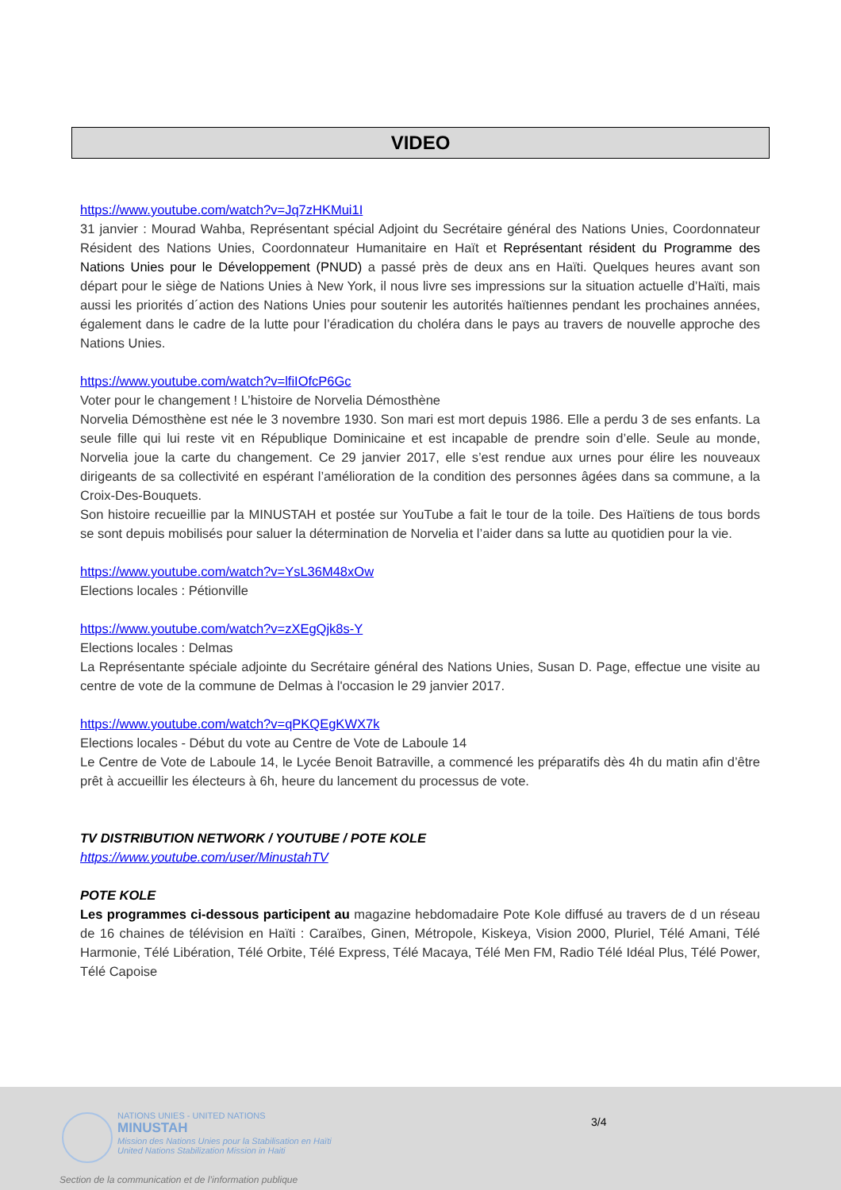VIDEO
https://www.youtube.com/watch?v=Jq7zHKMui1I
31 janvier : Mourad Wahba, Représentant spécial Adjoint du Secrétaire général des Nations Unies, Coordonnateur Résident des Nations Unies, Coordonnateur Humanitaire en Haït et Représentant résident du Programme des Nations Unies pour le Développement (PNUD) a passé près de deux ans en Haïti. Quelques heures avant son départ pour le siège de Nations Unies à New York, il nous livre ses impressions sur la situation actuelle d’Haïti, mais aussi les priorités d´action des Nations Unies pour soutenir les autorités haïtiennes pendant les prochaines années, également dans le cadre de la lutte pour l’éradication du choléra dans le pays au travers de nouvelle approche des Nations Unies.
https://www.youtube.com/watch?v=lfiIOfcP6Gc
Voter pour le changement ! L’histoire de Norvelia Démosthène
Norvelia Démosthène est née le 3 novembre 1930. Son mari est mort depuis 1986. Elle a perdu 3 de ses enfants. La seule fille qui lui reste vit en République Dominicaine et est incapable de prendre soin d’elle. Seule au monde, Norvelia joue la carte du changement. Ce 29 janvier 2017, elle s’est rendue aux urnes pour élire les nouveaux dirigeants de sa collectivité en espérant l’amélioration de la condition des personnes âgées dans sa commune, a la Croix-Des-Bouquets.
Son histoire recueillie par la MINUSTAH et postée sur YouTube a fait le tour de la toile. Des Haïtiens de tous bords se sont depuis mobilisés pour saluer la détermination de Norvelia et l’aider dans sa lutte au quotidien pour la vie.
https://www.youtube.com/watch?v=YsL36M48xOw
Elections locales : Pétionville
https://www.youtube.com/watch?v=zXEgQjk8s-Y
Elections locales : Delmas
La Représentante spéciale adjointe du Secrétaire général des Nations Unies, Susan D. Page, effectue une visite au centre de vote de la commune de Delmas à l'occasion le 29 janvier 2017.
https://www.youtube.com/watch?v=qPKQEgKWX7k
Elections locales - Début du vote au Centre de Vote de Laboule 14
Le Centre de Vote de Laboule 14, le Lycée Benoit Batraville, a commencé les préparatifs dès 4h du matin afin d’être prêt à accueillir les électeurs à 6h, heure du lancement du processus de vote.
TV DISTRIBUTION NETWORK / YOUTUBE / POTE KOLE
https://www.youtube.com/user/MinustahTV
POTE KOLE
Les programmes ci-dessous participent au magazine hebdomadaire Pote Kole diffusé au travers de d un réseau de 16 chaines de télévision en Haïti : Caraïbes, Ginen, Métropole, Kiskeya, Vision 2000, Pluriel, Télé Amani, Télé Harmonie, Télé Libération, Télé Orbite, Télé Express, Télé Macaya, Télé Men FM, Radio Télé Idéal Plus, Télé Power, Télé Capoise
NATIONS UNIES - UNITED NATIONS
MINUSTAH
Mission des Nations Unies pour la Stabilisation en Haïti
United Nations Stabilization Mission in Haiti
Section de la communication et de l’information publique
3/4